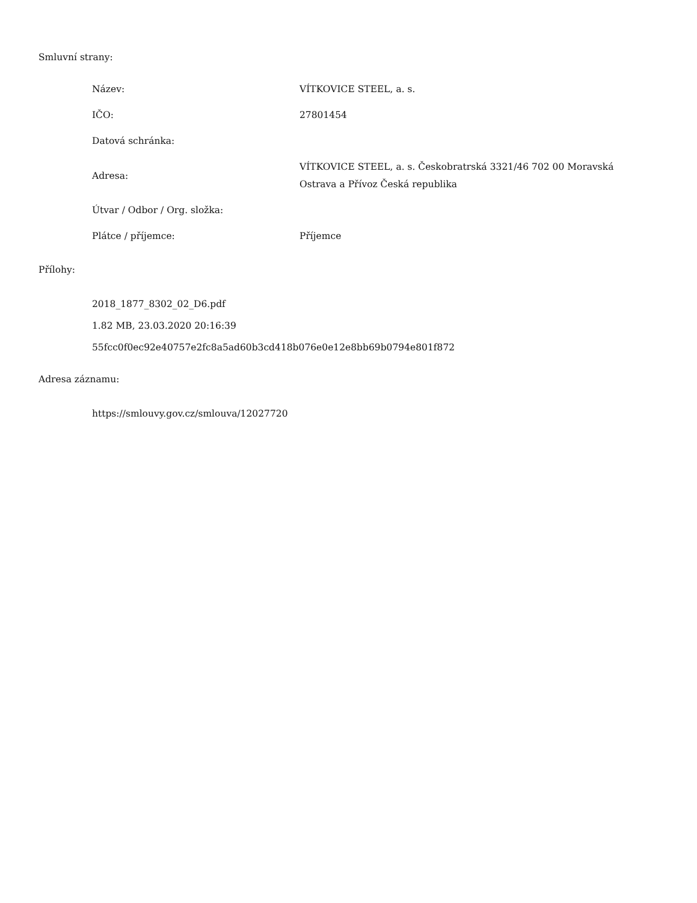Smluvní strany:
| Název: | VÍTKOVICE STEEL, a. s. |
| IČO: | 27801454 |
| Datová schránka: | |
| Adresa: | VÍTKOVICE STEEL, a. s. Českobratrská 3321/46 702 00 Moravská Ostrava a Přívoz Česká republika |
| Útvar / Odbor / Org. složka: | |
| Plátce / příjemce: | Příjemce |
Přílohy:
2018_1877_8302_02_D6.pdf
1.82 MB, 23.03.2020 20:16:39
55fcc0f0ec92e40757e2fc8a5ad60b3cd418b076e0e12e8bb69b0794e801f872
Adresa záznamu:
https://smlouvy.gov.cz/smlouva/12027720